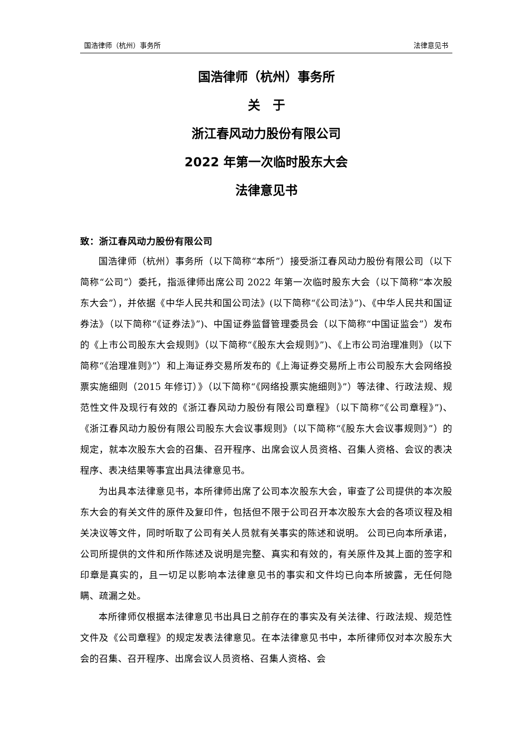国浩律师（杭州）事务所 法律意见书
国浩律师（杭州）事务所
关　于
浙江春风动力股份有限公司
2022 年第一次临时股东大会
法律意见书
致：浙江春风动力股份有限公司
国浩律师（杭州）事务所（以下简称“本所”）接受浙江春风动力股份有限公司（以下简称“公司”）委托，指派律师出席公司 2022 年第一次临时股东大会（以下简称“本次股东大会”），并依据《中华人民共和国公司法》(以下简称“《公司法》”)、《中华人民共和国证券法》（以下简称“《证券法》”)、中国证券监督管理委员会（以下简称“中国证监会”）发布的《上市公司股东大会规则》（以下简称“《股东大会规则》”)、《上市公司治理准则》（以下简称“《治理准则》”）和上海证券交易所发布的《上海证券交易所上市公司股东大会网络投票实施细则（2015 年修订）》（以下简称“《网络投票实施细则》”）等法律、行政法规、规范性文件及现行有效的《浙江春风动力股份有限公司章程》（以下简称“《公司章程》”)、《浙江春风动力股份有限公司股东大会议事规则》（以下简称“《股东大会议事规则》”）的规定，就本次股东大会的召集、召开程序、出席会议人员资格、召集人资格、会议的表决程序、表决结果等事宜出具法律意见书。
为出具本法律意见书，本所律师出席了公司本次股东大会，审查了公司提供的本次股东大会的有关文件的原件及复印件，包括但不限于公司召开本次股东大会的各项议程及相关决议等文件，同时听取了公司有关人员就有关事实的陈述和说明。 公司已向本所承诺，公司所提供的文件和所作陈述及说明是完整、真实和有效的，有关原件及其上面的签字和印章是真实的，且一切足以影响本法律意见书的事实和文件均已向本所披露，无任何隐瞒、疏漏之处。
本所律师仅根据本法律意见书出具日之前存在的事实及有关法律、行政法规、规范性文件及《公司章程》的规定发表法律意见。在本法律意见书中，本所律师仅对本次股东大会的召集、召开程序、出席会议人员资格、召集人资格、会